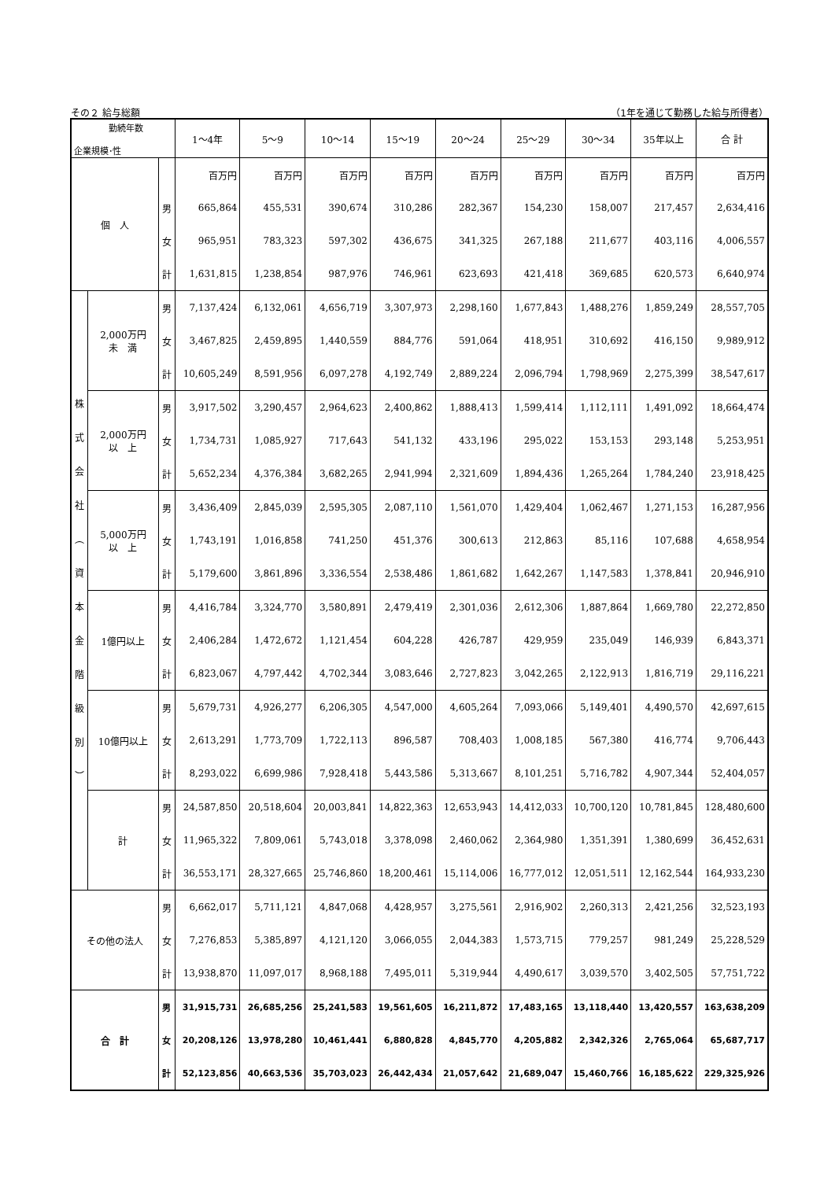その２ 給与総額 （1年を通じて勤務した給与所得者）
| 勤続年数 企業規模･性 | | | 1～4年 | 5～9 | 10～14 | 15～19 | 20～24 | 25～29 | 30～34 | 35年以上 | 合 計 |
| --- | --- | --- | --- | --- | --- | --- | --- | --- | --- | --- | --- |
| 個 人 | | | 百万円 | 百万円 | 百万円 | 百万円 | 百万円 | 百万円 | 百万円 | 百万円 | 百万円 |
| | | 男 | 665,864 | 455,531 | 390,674 | 310,286 | 282,367 | 154,230 | 158,007 | 217,457 | 2,634,416 |
| | | 女 | 965,951 | 783,323 | 597,302 | 436,675 | 341,325 | 267,188 | 211,677 | 403,116 | 4,006,557 |
| | | 計 | 1,631,815 | 1,238,854 | 987,976 | 746,961 | 623,693 | 421,418 | 369,685 | 620,573 | 6,640,974 |
| 株 式 会 社 ︵ 資 本 金 階 級 別 ︶ | 2,000万円 未 満 | 男 | 7,137,424 | 6,132,061 | 4,656,719 | 3,307,973 | 2,298,160 | 1,677,843 | 1,488,276 | 1,859,249 | 28,557,705 |
| | | 女 | 3,467,825 | 2,459,895 | 1,440,559 | 884,776 | 591,064 | 418,951 | 310,692 | 416,150 | 9,989,912 |
| | | 計 | 10,605,249 | 8,591,956 | 6,097,278 | 4,192,749 | 2,889,224 | 2,096,794 | 1,798,969 | 2,275,399 | 38,547,617 |
| | 2,000万円 以 上 | 男 | 3,917,502 | 3,290,457 | 2,964,623 | 2,400,862 | 1,888,413 | 1,599,414 | 1,112,111 | 1,491,092 | 18,664,474 |
| | | 女 | 1,734,731 | 1,085,927 | 717,643 | 541,132 | 433,196 | 295,022 | 153,153 | 293,148 | 5,253,951 |
| | | 計 | 5,652,234 | 4,376,384 | 3,682,265 | 2,941,994 | 2,321,609 | 1,894,436 | 1,265,264 | 1,784,240 | 23,918,425 |
| | 5,000万円 以 上 | 男 | 3,436,409 | 2,845,039 | 2,595,305 | 2,087,110 | 1,561,070 | 1,429,404 | 1,062,467 | 1,271,153 | 16,287,956 |
| | | 女 | 1,743,191 | 1,016,858 | 741,250 | 451,376 | 300,613 | 212,863 | 85,116 | 107,688 | 4,658,954 |
| | | 計 | 5,179,600 | 3,861,896 | 3,336,554 | 2,538,486 | 1,861,682 | 1,642,267 | 1,147,583 | 1,378,841 | 20,946,910 |
| | 1億円以上 | 男 | 4,416,784 | 3,324,770 | 3,580,891 | 2,479,419 | 2,301,036 | 2,612,306 | 1,887,864 | 1,669,780 | 22,272,850 |
| | | 女 | 2,406,284 | 1,472,672 | 1,121,454 | 604,228 | 426,787 | 429,959 | 235,049 | 146,939 | 6,843,371 |
| | | 計 | 6,823,067 | 4,797,442 | 4,702,344 | 3,083,646 | 2,727,823 | 3,042,265 | 2,122,913 | 1,816,719 | 29,116,221 |
| | 10億円以上 | 男 | 5,679,731 | 4,926,277 | 6,206,305 | 4,547,000 | 4,605,264 | 7,093,066 | 5,149,401 | 4,490,570 | 42,697,615 |
| | | 女 | 2,613,291 | 1,773,709 | 1,722,113 | 896,587 | 708,403 | 1,008,185 | 567,380 | 416,774 | 9,706,443 |
| | | 計 | 8,293,022 | 6,699,986 | 7,928,418 | 5,443,586 | 5,313,667 | 8,101,251 | 5,716,782 | 4,907,344 | 52,404,057 |
| | 計 | 男 | 24,587,850 | 20,518,604 | 20,003,841 | 14,822,363 | 12,653,943 | 14,412,033 | 10,700,120 | 10,781,845 | 128,480,600 |
| | | 女 | 11,965,322 | 7,809,061 | 5,743,018 | 3,378,098 | 2,460,062 | 2,364,980 | 1,351,391 | 1,380,699 | 36,452,631 |
| | | 計 | 36,553,171 | 28,327,665 | 25,746,860 | 18,200,461 | 15,114,006 | 16,777,012 | 12,051,511 | 12,162,544 | 164,933,230 |
| その他の法人 | | 男 | 6,662,017 | 5,711,121 | 4,847,068 | 4,428,957 | 3,275,561 | 2,916,902 | 2,260,313 | 2,421,256 | 32,523,193 |
| | | 女 | 7,276,853 | 5,385,897 | 4,121,120 | 3,066,055 | 2,044,383 | 1,573,715 | 779,257 | 981,249 | 25,228,529 |
| | | 計 | 13,938,870 | 11,097,017 | 8,968,188 | 7,495,011 | 5,319,944 | 4,490,617 | 3,039,570 | 3,402,505 | 57,751,722 |
| 合 計 | | 男 | 31,915,731 | 26,685,256 | 25,241,583 | 19,561,605 | 16,211,872 | 17,483,165 | 13,118,440 | 13,420,557 | 163,638,209 |
| | | 女 | 20,208,126 | 13,978,280 | 10,461,441 | 6,880,828 | 4,845,770 | 4,205,882 | 2,342,326 | 2,765,064 | 65,687,717 |
| | | 計 | 52,123,856 | 40,663,536 | 35,703,023 | 26,442,434 | 21,057,642 | 21,689,047 | 15,460,766 | 16,185,622 | 229,325,926 |